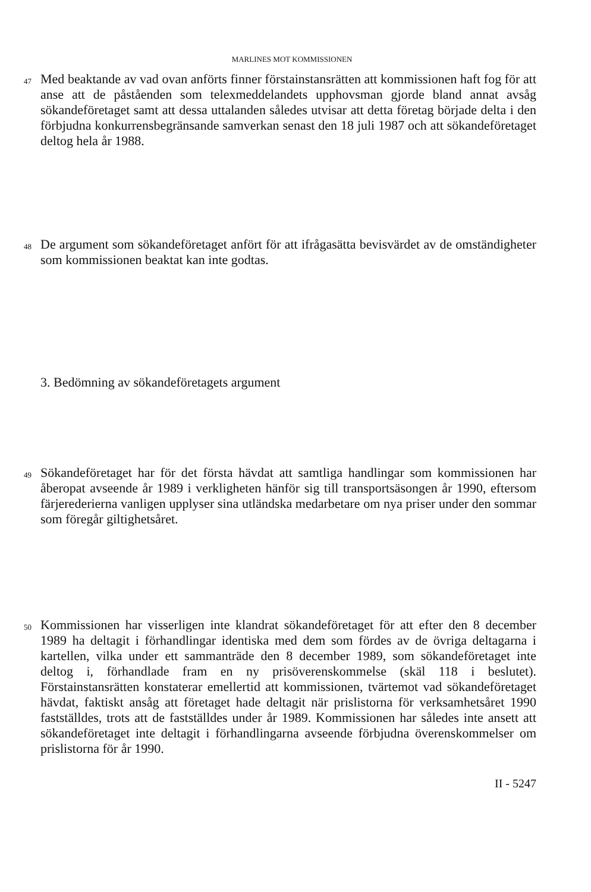MARLINES MOT KOMMISSIONEN
47
Med beaktande av vad ovan anförts finner förstainstansrätten att kommissionen haft fog för att anse att de påståenden som telexmeddelandets upphovsman gjorde bland annat avsåg sökandeföretaget samt att dessa uttalanden således utvisar att detta företag började delta i den förbjudna konkurrensbegränsande samverkan senast den 18 juli 1987 och att sökandeföretaget deltog hela år 1988.
48
De argument som sökandeföretaget anfört för att ifrågasätta bevisvärdet av de omständigheter som kommissionen beaktat kan inte godtas.
3. Bedömning av sökandeföretagets argument
49
Sökandeföretaget har för det första hävdat att samtliga handlingar som kommissionen har åberopat avseende år 1989 i verkligheten hänför sig till transportsäsongen år 1990, eftersom färjerederierna vanligen upplyser sina utländska medarbetare om nya priser under den sommar som föregår giltighetsåret.
50
Kommissionen har visserligen inte klandrat sökandeföretaget för att efter den 8 december 1989 ha deltagit i förhandlingar identiska med dem som fördes av de övriga deltagarna i kartellen, vilka under ett sammanträde den 8 december 1989, som sökandeföretaget inte deltog i, förhandlade fram en ny prisöverenskommelse (skäl 118 i beslutet). Förstainstansrätten konstaterar emellertid att kommissionen, tvärtemot vad sökandeföretaget hävdat, faktiskt ansåg att företaget hade deltagit när prislistorna för verksamhetsåret 1990 fastställdes, trots att de fastställdes under år 1989. Kommissionen har således inte ansett att sökandeföretaget inte deltagit i förhandlingarna avseende förbjudna överenskommelser om prislistorna för år 1990.
II - 5247